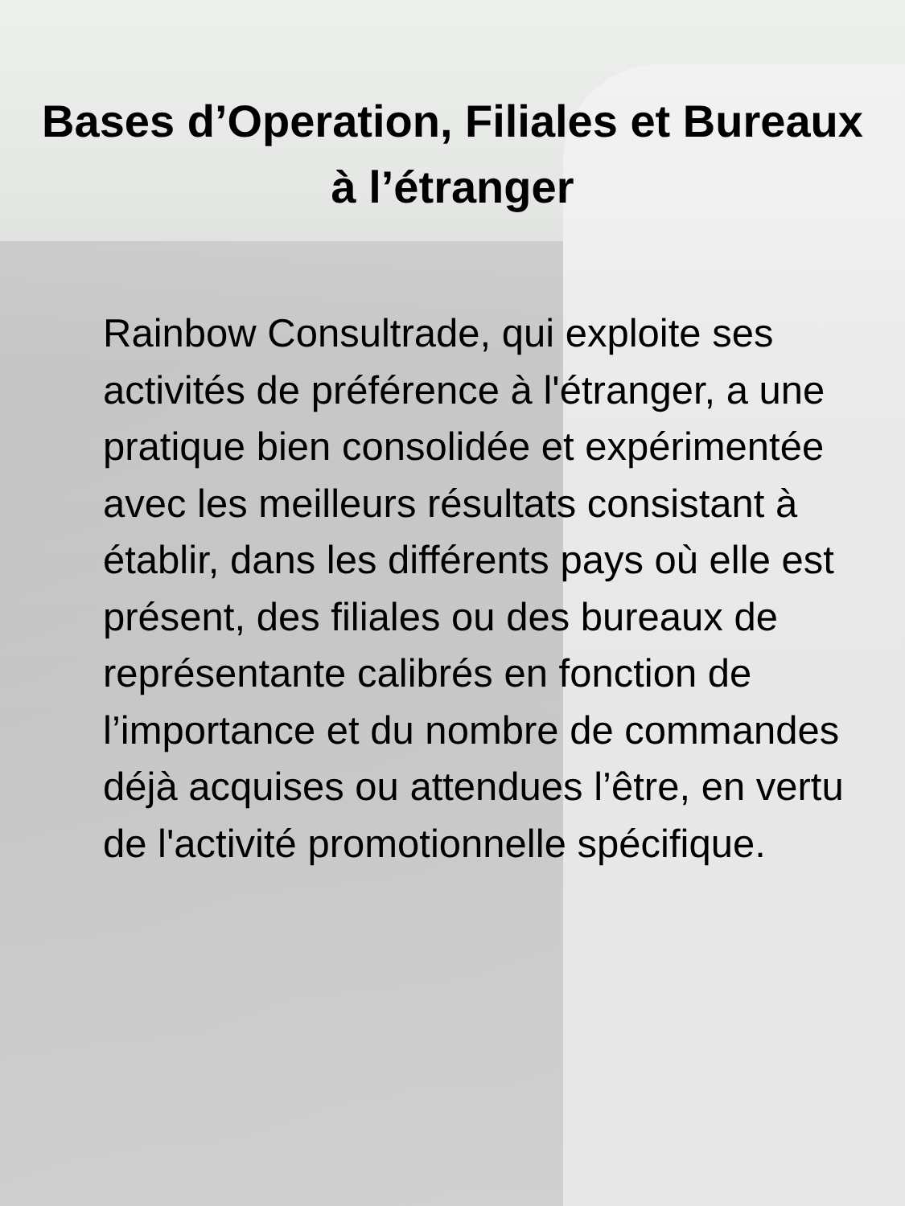Bases d’Operation, Filiales et Bureaux à l’étranger
Rainbow Consultrade, qui exploite ses activités de préférence à l'étranger, a une pratique bien consolidée et expérimentée avec les meilleurs résultats consistant à établir, dans les différents pays où elle est présent, des filiales ou des bureaux de représentante calibrés en fonction de l’importance et du nombre de commandes déjà acquises ou attendues l’être, en vertu de l'activité promotionnelle spécifique.